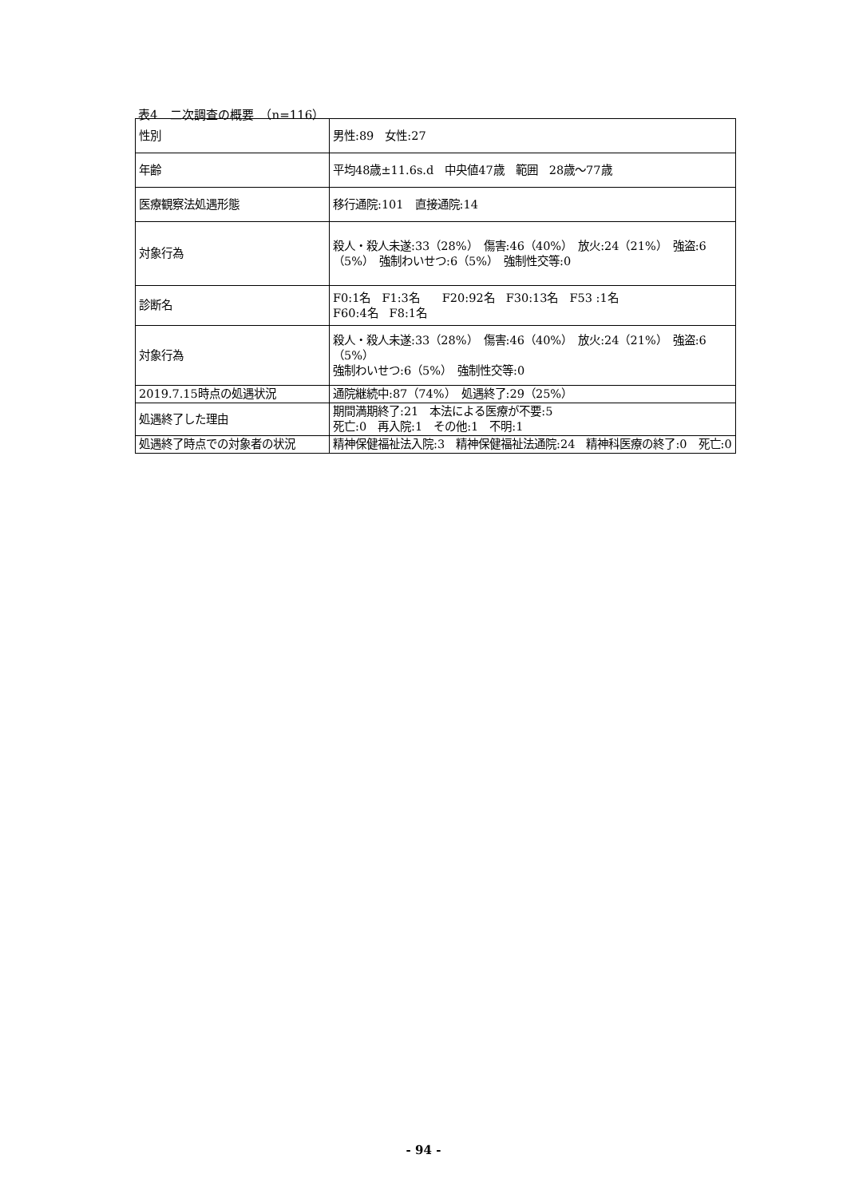表4　二次調査の概要　（n=116）
| 性別 | 男性:89 女性:27 |
| 年齢 | 平均48歳±11.6s.d 中央値47歳 範囲 28歳～77歳 |
| 医療観察法処遇形態 | 移行通院:101 直接通院:14 |
| 対象行為 | 殺人・殺人未遂:33（28%） 傷害:46（40%） 放火:24（21%） 強盗:6（5%） 強制わいせつ:6（5%） 強制性交等:0 |
| 診断名 | F0:1名 F1:3名 F20:92名 F30:13名 F53 :1名 F60:4名 F8:1名 |
| 対象行為 | 殺人・殺人未遂:33（28%） 傷害:46（40%） 放火:24（21%） 強盗:6（5%） 強制わいせつ:6（5%） 強制性交等:0 |
| 2019.7.15時点の処遇状況 | 通院継続中:87（74%） 処遇終了:29（25%） |
| 処遇終了した理由 | 期間満期終了:21 本法による医療が不要:5 死亡:0 再入院:1 その他:1 不明:1 |
| 処遇終了時点での対象者の状況 | 精神保健福祉法入院:3 精神保健福祉法通院:24 精神科医療の終了:0 死亡:0 |
- 94 -